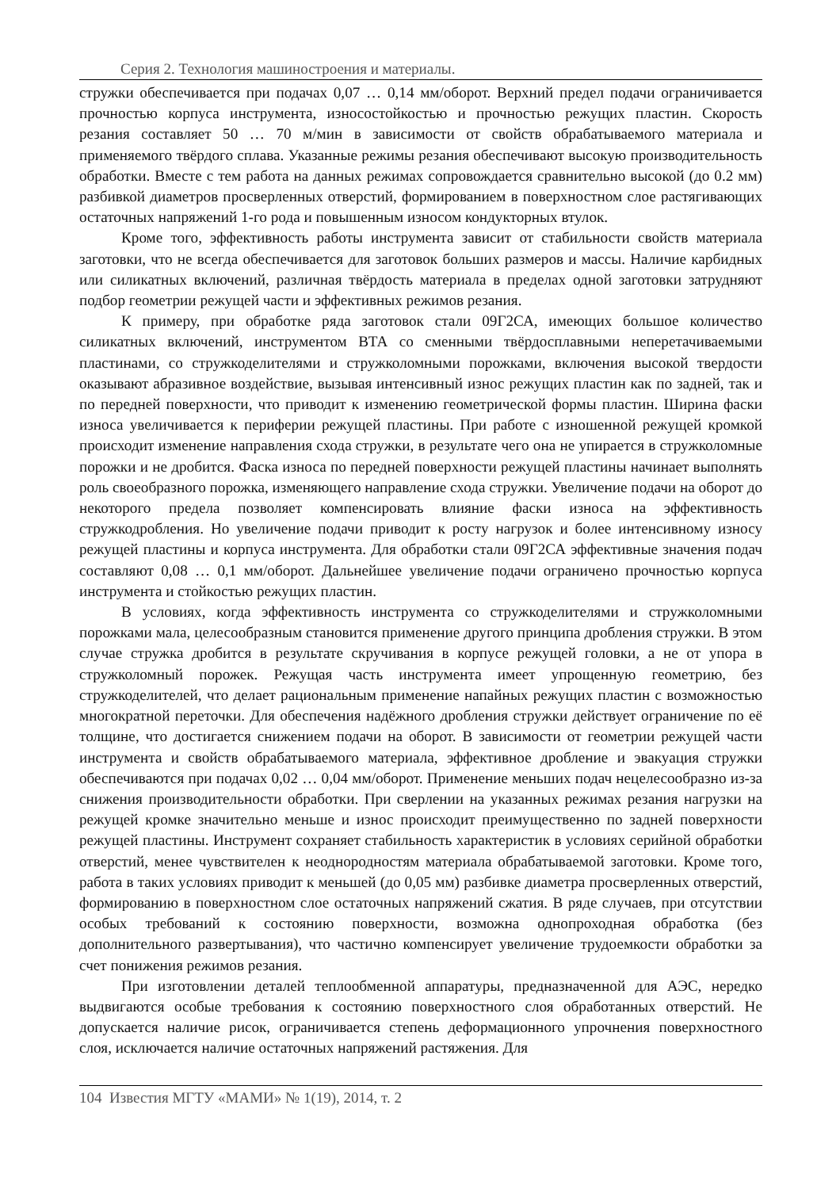Серия 2. Технология машиностроения и материалы.
стружки обеспечивается при подачах 0,07 … 0,14 мм/оборот. Верхний предел подачи ограничивается прочностью корпуса инструмента, износостойкостью и прочностью режущих пластин. Скорость резания составляет 50 … 70 м/мин в зависимости от свойств обрабатываемого материала и применяемого твёрдого сплава. Указанные режимы резания обеспечивают высокую производительность обработки. Вместе с тем работа на данных режимах сопровождается сравнительно высокой (до 0.2 мм) разбивкой диаметров просверленных отверстий, формированием в поверхностном слое растягивающих остаточных напряжений 1-го рода и повышенным износом кондукторных втулок.
Кроме того, эффективность работы инструмента зависит от стабильности свойств материала заготовки, что не всегда обеспечивается для заготовок больших размеров и массы. Наличие карбидных или силикатных включений, различная твёрдость материала в пределах одной заготовки затрудняют подбор геометрии режущей части и эффективных режимов резания.
К примеру, при обработке ряда заготовок стали 09Г2СА, имеющих большое количество силикатных включений, инструментом ВТА со сменными твёрдосплавными неперетачиваемыми пластинами, со стружкоделителями и стружколомными порожками, включения высокой твердости оказывают абразивное воздействие, вызывая интенсивный износ режущих пластин как по задней, так и по передней поверхности, что приводит к изменению геометрической формы пластин. Ширина фаски износа увеличивается к периферии режущей пластины. При работе с изношенной режущей кромкой происходит изменение направления схода стружки, в результате чего она не упирается в стружколомные порожки и не дробится. Фаска износа по передней поверхности режущей пластины начинает выполнять роль своеобразного порожка, изменяющего направление схода стружки. Увеличение подачи на оборот до некоторого предела позволяет компенсировать влияние фаски износа на эффективность стружкодробления. Но увеличение подачи приводит к росту нагрузок и более интенсивному износу режущей пластины и корпуса инструмента. Для обработки стали 09Г2СА эффективные значения подач составляют 0,08 … 0,1 мм/оборот. Дальнейшее увеличение подачи ограничено прочностью корпуса инструмента и стойкостью режущих пластин.
В условиях, когда эффективность инструмента со стружкоделителями и стружколомными порожками мала, целесообразным становится применение другого принципа дробления стружки. В этом случае стружка дробится в результате скручивания в корпусе режущей головки, а не от упора в стружколомный порожек. Режущая часть инструмента имеет упрощенную геометрию, без стружкоделителей, что делает рациональным применение напайных режущих пластин с возможностью многократной переточки. Для обеспечения надёжного дробления стружки действует ограничение по её толщине, что достигается снижением подачи на оборот. В зависимости от геометрии режущей части инструмента и свойств обрабатываемого материала, эффективное дробление и эвакуация стружки обеспечиваются при подачах 0,02 … 0,04 мм/оборот. Применение меньших подач нецелесообразно из-за снижения производительности обработки. При сверлении на указанных режимах резания нагрузки на режущей кромке значительно меньше и износ происходит преимущественно по задней поверхности режущей пластины. Инструмент сохраняет стабильность характеристик в условиях серийной обработки отверстий, менее чувствителен к неоднородностям материала обрабатываемой заготовки. Кроме того, работа в таких условиях приводит к меньшей (до 0,05 мм) разбивке диаметра просверленных отверстий, формированию в поверхностном слое остаточных напряжений сжатия. В ряде случаев, при отсутствии особых требований к состоянию поверхности, возможна однопроходная обработка (без дополнительного развертывания), что частично компенсирует увеличение трудоемкости обработки за счет понижения режимов резания.
При изготовлении деталей теплообменной аппаратуры, предназначенной для АЭС, нередко выдвигаются особые требования к состоянию поверхностного слоя обработанных отверстий. Не допускается наличие рисок, ограничивается степень деформационного упрочнения поверхностного слоя, исключается наличие остаточных напряжений растяжения. Для
104 Известия МГТУ «МАМИ» № 1(19), 2014, т. 2